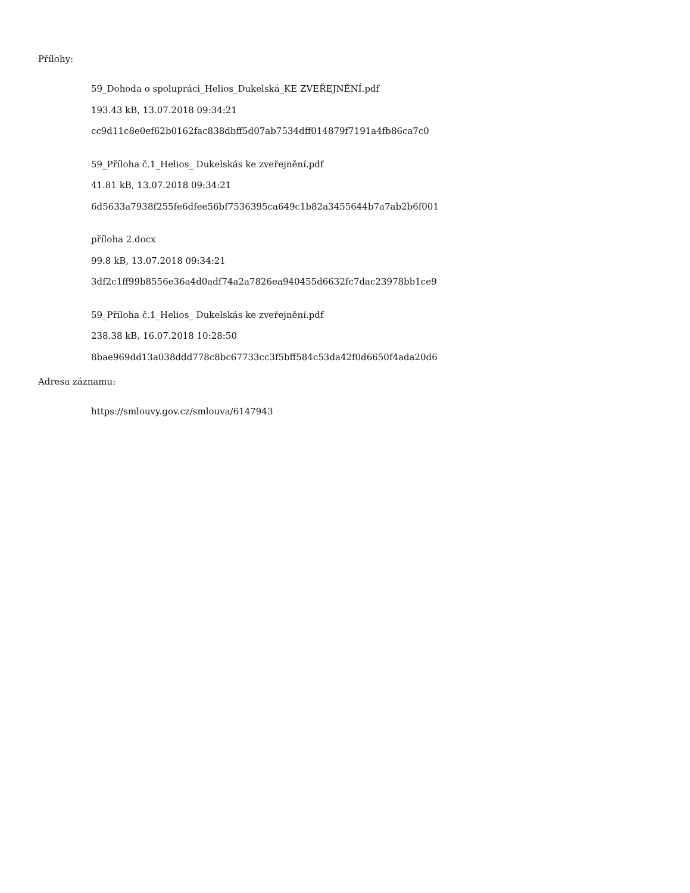Přílohy:
59_Dohoda o spolupráci_Helios_Dukelská_KE ZVEŘEJNĚNÍ.pdf
193.43 kB, 13.07.2018 09:34:21
cc9d11c8e0ef62b0162fac838dbff5d07ab7534dff014879f7191a4fb86ca7c0
59_Příloha č.1_Helios_ Dukelskás ke zveřejnění.pdf
41.81 kB, 13.07.2018 09:34:21
6d5633a7938f255fe6dfee56bf7536395ca649c1b82a3455644b7a7ab2b6f001
příloha 2.docx
99.8 kB, 13.07.2018 09:34:21
3df2c1ff99b8556e36a4d0adf74a2a7826ea940455d6632fc7dac23978bb1ce9
59_Příloha č.1_Helios_ Dukelskás ke zveřejnění.pdf
238.38 kB, 16.07.2018 10:28:50
8bae969dd13a038ddd778c8bc67733cc3f5bff584c53da42f0d6650f4ada20d6
Adresa záznamu:
https://smlouvy.gov.cz/smlouva/6147943